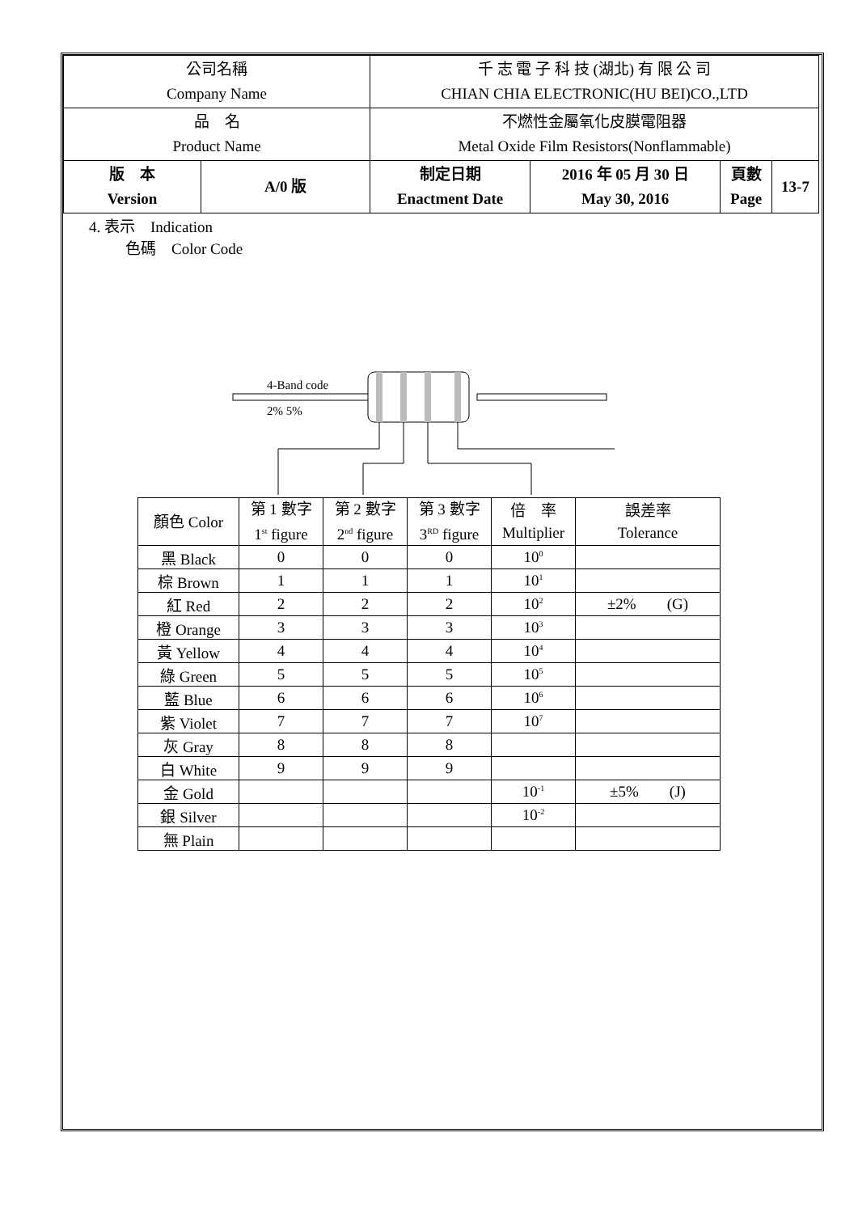| 公司名稱 Company Name | | 千 志 電 子 科 技 (湖北) 有 限 公 司 CHIAN CHIA ELECTRONIC(HU BEI)CO.,LTD | | | | |
| 品 名 Product Name | | 不燃性金屬氧化皮膜電阻器 Metal Oxide Film Resistors(Nonflammable) | | | | |
| 版 本 Version | A/0 版 | | 制定日期 Enactment Date | 2016 年 05 月 30 日 May 30, 2016 | 頁數 Page | 13-7 |
4. 表示　Indication
色碼　Color Code
4-Band code
2% 5%
| 顏色 Color | 第 1 數字 1<sup>st</sup> figure | 第 2 數字 2<sup>nd</sup> figure | 第 3 數字 3<sup>RD</sup> figure | 倍 率 Multiplier | 誤差率 Tolerance |
| --- | --- | --- | --- | --- | --- |
| 黑 Black | 0 | 0 | 0 | 10<sup>0</sup> | |
| 棕 Brown | 1 | 1 | 1 | 10<sup>1</sup> | |
| 紅 Red | 2 | 2 | 2 | 10<sup>2</sup> | ±2% (G) |
| 橙 Orange | 3 | 3 | 3 | 10<sup>3</sup> | |
| 黃 Yellow | 4 | 4 | 4 | 10<sup>4</sup> | |
| 綠 Green | 5 | 5 | 5 | 10<sup>5</sup> | |
| 藍 Blue | 6 | 6 | 6 | 10<sup>6</sup> | |
| 紫 Violet | 7 | 7 | 7 | 10<sup>7</sup> | |
| 灰 Gray | 8 | 8 | 8 | | |
| 白 White | 9 | 9 | 9 | | |
| 金 Gold | | | | 10<sup>-1</sup> | ±5% (J) |
| 銀 Silver | | | | 10<sup>-2</sup> | |
| 無 Plain | | | | | |